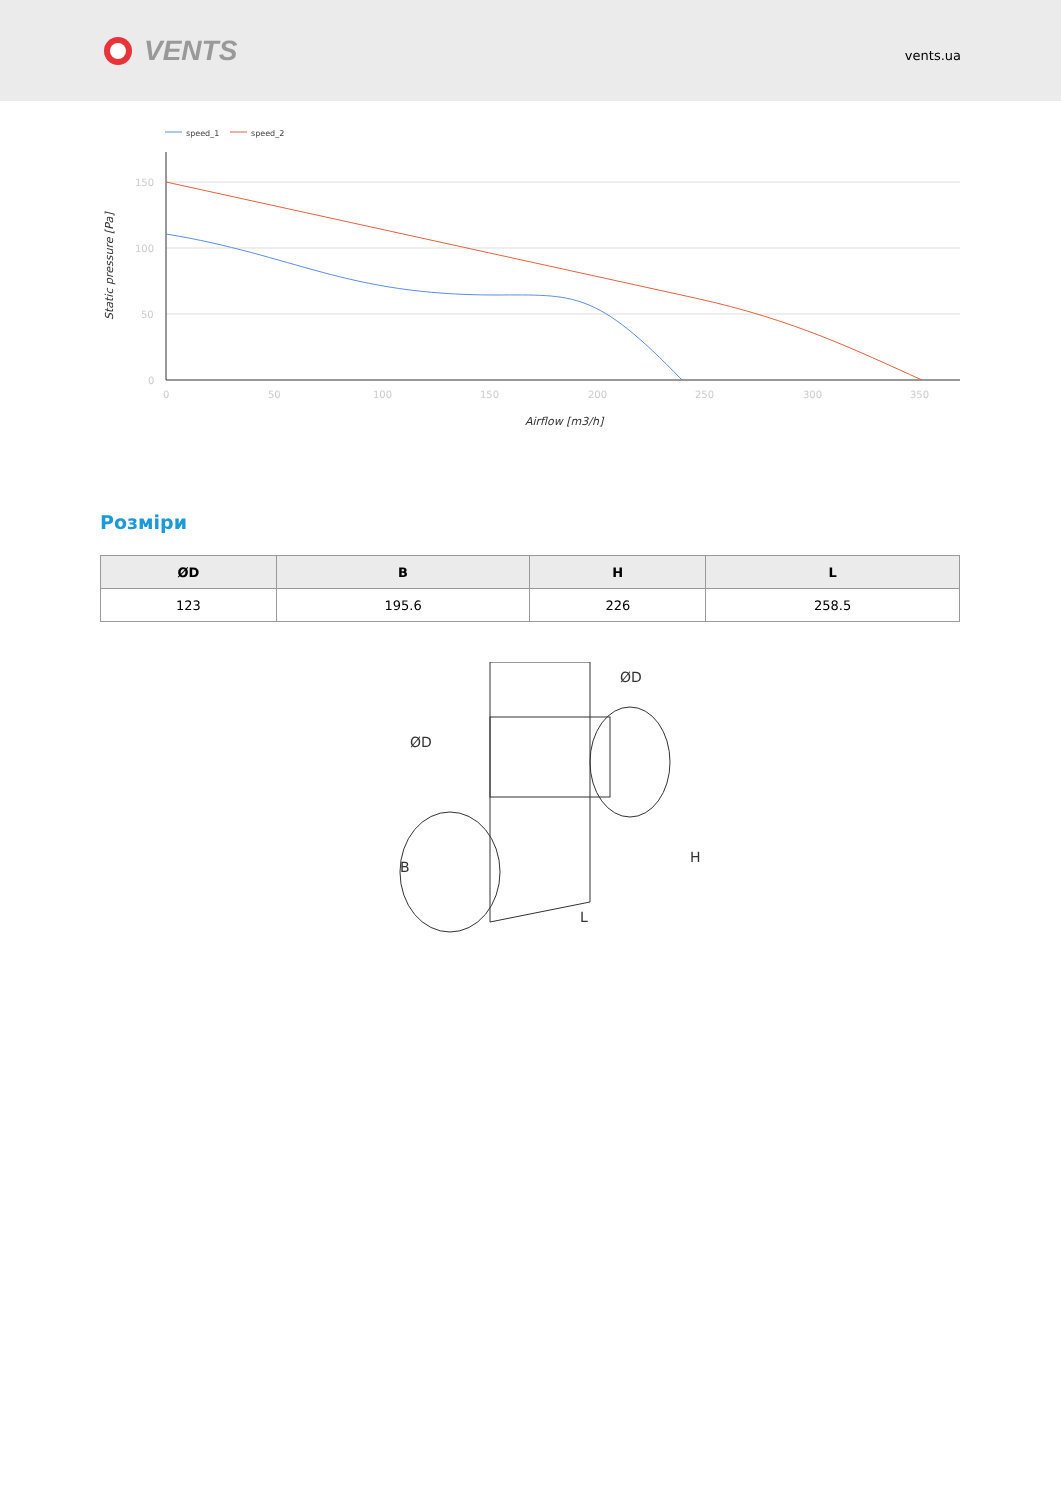VENTS
vents.ua
speed_1
speed_2
150
100
50
0
0
50
100
150
200
250
300
350
Airflow [m3/h]
Static pressure [Pa]
Розміри
| ØD | B | H | L |
| --- | --- | --- | --- |
| 123 | 195.6 | 226 | 258.5 |
B
L
H
ØD
ØD